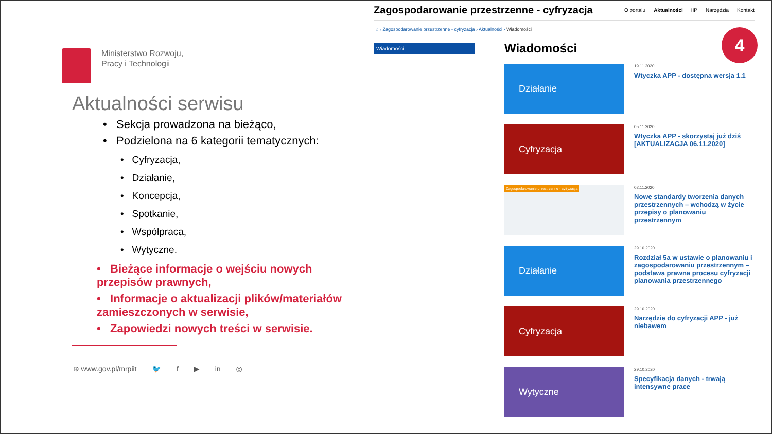Ministerstwo Rozwoju,
Pracy i Technologii
Aktualności serwisu
• Sekcja prowadzona na bieżąco,
• Podzielona na 6 kategorii tematycznych:
• Cyfryzacja,
• Działanie,
• Koncepcja,
• Spotkanie,
• Współpraca,
• Wytyczne.
• Bieżące informacje o wejściu nowych przepisów prawnych,
• Informacje o aktualizacji plików/materiałów zamieszczonych w serwisie,
• Zapowiedzi nowych treści w serwisie.
⊕ www.gov.pl/mrpiit 🐦 f ▶ in ◎
Zagospodarowanie przestrzenne - cyfryzacja O portalu Aktualności IIP Narzędzia Kontakt
⌂ › Zagospodarowanie przestrzenne - cyfryzacja › Aktualności › Wiadomości
Wiadomości
Wiadomości
Działanie
19.11.2020
Wtyczka APP - dostępna wersja 1.1
Cyfryzacja
05.11.2020
Wtyczka APP - skorzystaj już dziś [AKTUALIZACJA 06.11.2020]
Zagospodarowanie przestrzenne - cyfryzacja
02.11.2020
Nowe standardy tworzenia danych przestrzennych – wchodzą w życie przepisy o planowaniu przestrzennym
Działanie
29.10.2020
Rozdział 5a w ustawie o planowaniu i zagospodarowaniu przestrzennym – podstawa prawna procesu cyfryzacji planowania przestrzennego
Cyfryzacja
29.10.2020
Narzędzie do cyfryzacji APP - już niebawem
Wytyczne
29.10.2020
Specyfikacja danych - trwają intensywne prace
4